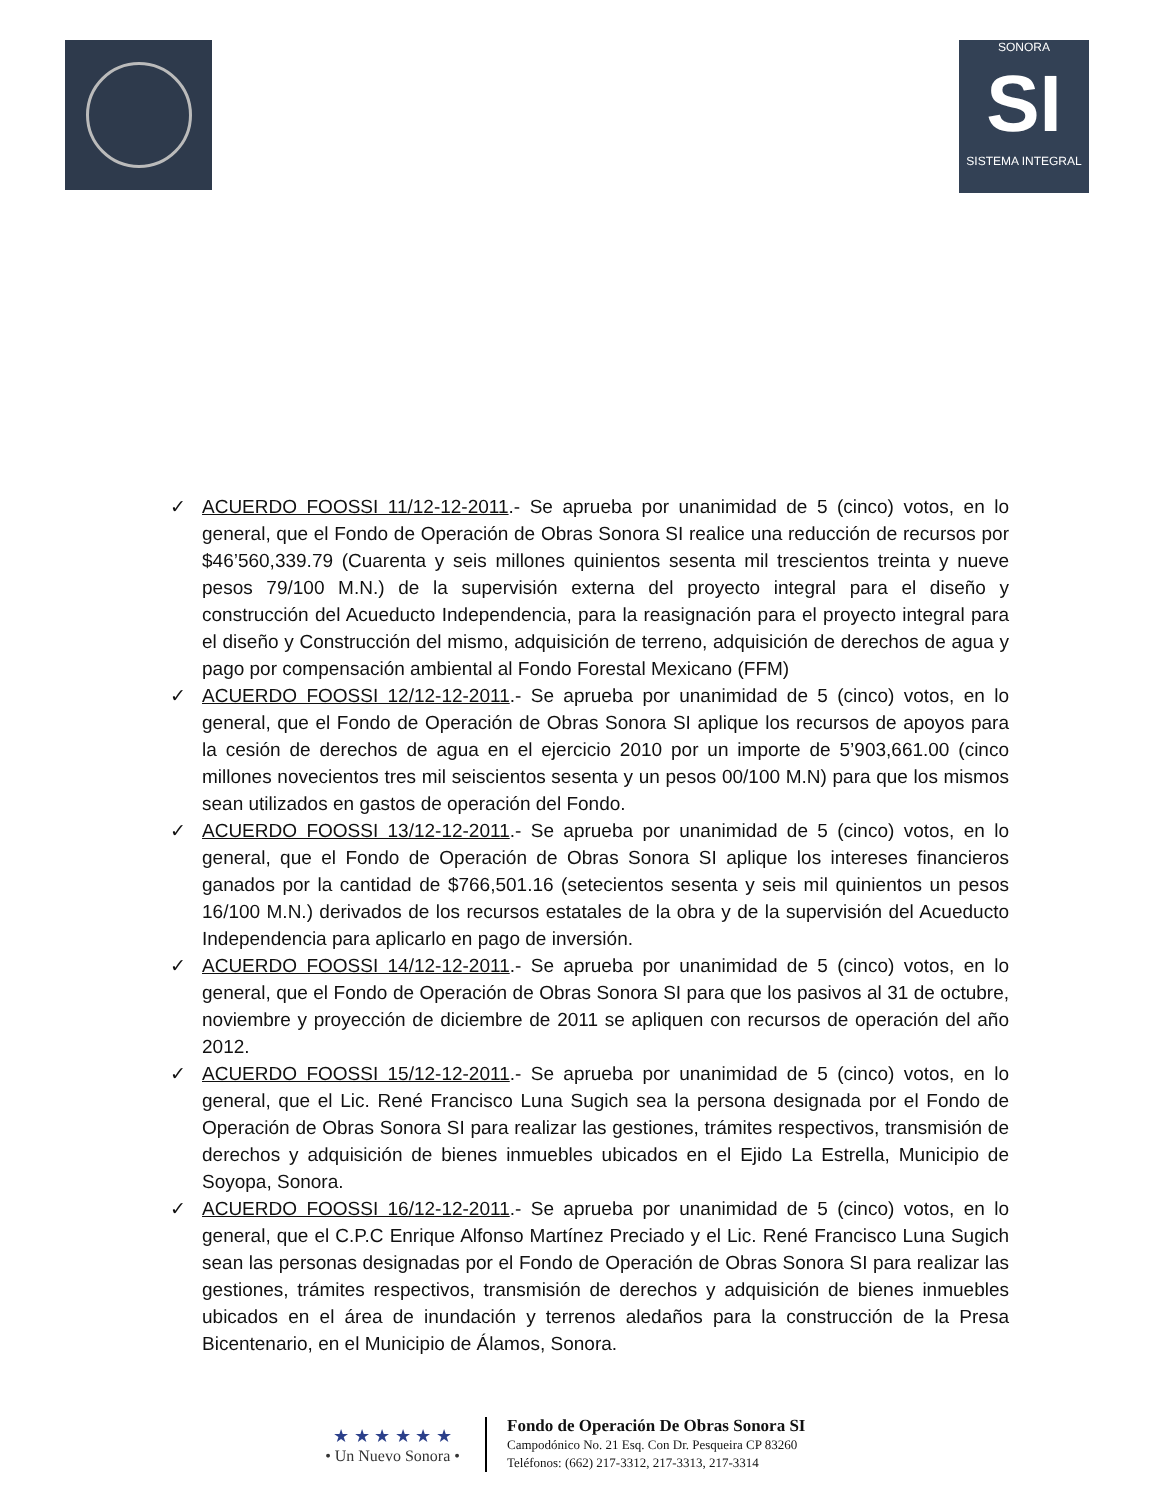SONORA
SI
SISTEMA INTEGRAL
✓ ACUERDO FOOSSI 11/12-12-2011.- Se aprueba por unanimidad de 5 (cinco) votos, en lo general, que el Fondo de Operación de Obras Sonora SI realice una reducción de recursos por $46’560,339.79 (Cuarenta y seis millones quinientos sesenta mil trescientos treinta y nueve pesos 79/100 M.N.) de la supervisión externa del proyecto integral para el diseño y construcción del Acueducto Independencia, para la reasignación para el proyecto integral para el diseño y Construcción del mismo, adquisición de terreno, adquisición de derechos de agua y pago por compensación ambiental al Fondo Forestal Mexicano (FFM)
✓ ACUERDO FOOSSI 12/12-12-2011.- Se aprueba por unanimidad de 5 (cinco) votos, en lo general, que el Fondo de Operación de Obras Sonora SI aplique los recursos de apoyos para la cesión de derechos de agua en el ejercicio 2010 por un importe de 5’903,661.00 (cinco millones novecientos tres mil seiscientos sesenta y un pesos 00/100 M.N) para que los mismos sean utilizados en gastos de operación del Fondo.
✓ ACUERDO FOOSSI 13/12-12-2011.- Se aprueba por unanimidad de 5 (cinco) votos, en lo general, que el Fondo de Operación de Obras Sonora SI aplique los intereses financieros ganados por la cantidad de $766,501.16 (setecientos sesenta y seis mil quinientos un pesos 16/100 M.N.) derivados de los recursos estatales de la obra y de la supervisión del Acueducto Independencia para aplicarlo en pago de inversión.
✓ ACUERDO FOOSSI 14/12-12-2011.- Se aprueba por unanimidad de 5 (cinco) votos, en lo general, que el Fondo de Operación de Obras Sonora SI para que los pasivos al 31 de octubre, noviembre y proyección de diciembre de 2011 se apliquen con recursos de operación del año 2012.
✓ ACUERDO FOOSSI 15/12-12-2011.- Se aprueba por unanimidad de 5 (cinco) votos, en lo general, que el Lic. René Francisco Luna Sugich sea la persona designada por el Fondo de Operación de Obras Sonora SI para realizar las gestiones, trámites respectivos, transmisión de derechos y adquisición de bienes inmuebles ubicados en el Ejido La Estrella, Municipio de Soyopa, Sonora.
✓ ACUERDO FOOSSI 16/12-12-2011.- Se aprueba por unanimidad de 5 (cinco) votos, en lo general, que el C.P.C Enrique Alfonso Martínez Preciado y el Lic. René Francisco Luna Sugich sean las personas designadas por el Fondo de Operación de Obras Sonora SI para realizar las gestiones, trámites respectivos, transmisión de derechos y adquisición de bienes inmuebles ubicados en el área de inundación y terrenos aledaños para la construcción de la Presa Bicentenario, en el Municipio de Álamos, Sonora.
★ ★ ★ ★ ★ ★
• Un Nuevo Sonora •
Fondo de Operación De Obras Sonora SI
Campodónico No. 21 Esq. Con Dr. Pesqueira CP 83260
Teléfonos: (662) 217-3312, 217-3313, 217-3314